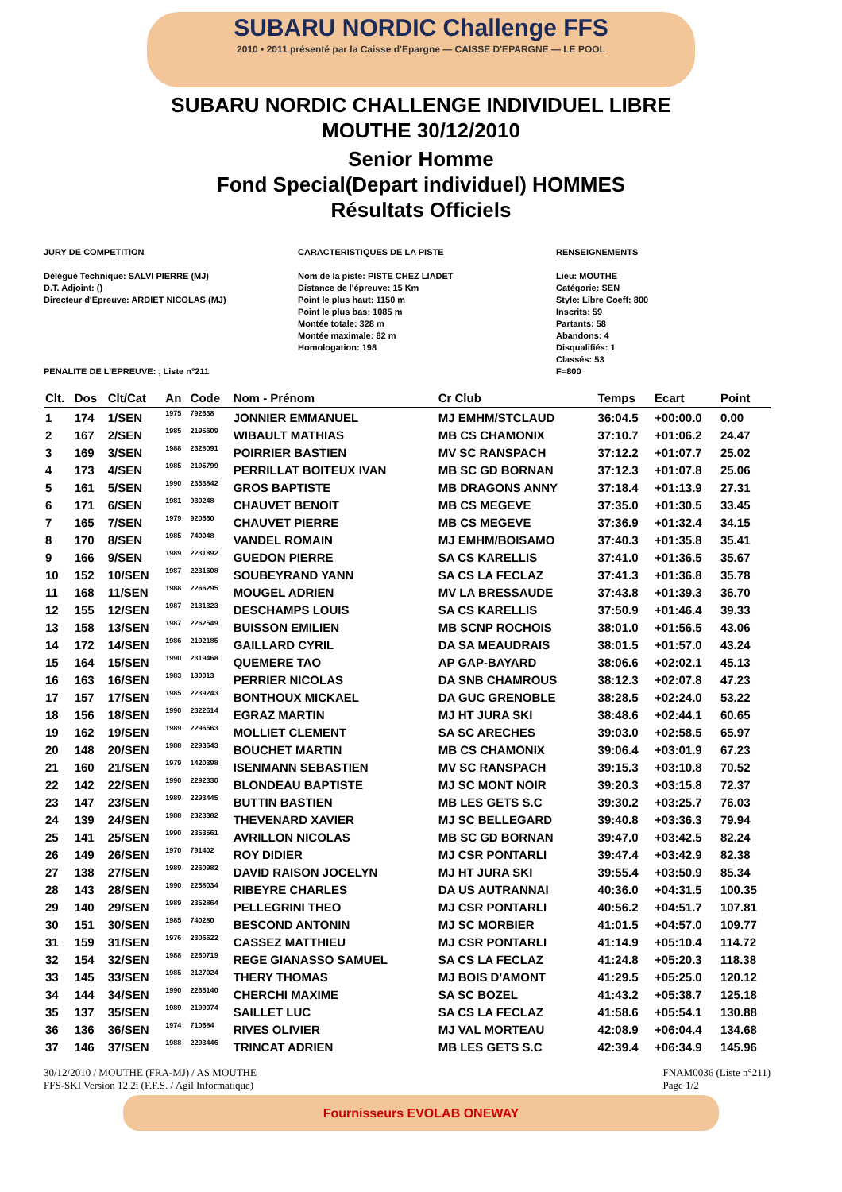SUBARU NORDIC Challenge FFS
2010 • 2011 présenté par la Caisse d'Epargne — CAISSE D'EPARGNE — LE POOL
SUBARU NORDIC CHALLENGE INDIVIDUEL LIBRE
MOUTHE 30/12/2010
Senior Homme
Fond Special(Depart individuel) HOMMES
Résultats Officiels
JURY DE COMPETITION
Délégué Technique: SALVI PIERRE (MJ)
D.T. Adjoint: ()
Directeur d'Epreuve: ARDIET NICOLAS (MJ)
PENALITE DE L'EPREUVE: , Liste n°211
CARACTERISTIQUES DE LA PISTE
Nom de la piste: PISTE CHEZ LIADET
Distance de l'épreuve: 15 Km
Point le plus haut: 1150 m
Point le plus bas: 1085 m
Montée totale: 328 m
Montée maximale: 82 m
Homologation: 198
RENSEIGNEMENTS
Lieu: MOUTHE
Catégorie: SEN
Style: Libre Coeff: 800
Inscrits: 59
Partants: 58
Abandons: 4
Disqualifiés: 1
Classés: 53
F=800
| Clt. | Dos | Clt/Cat | An | Code | Nom - Prénom | Cr Club | Temps | Ecart | Point |
| --- | --- | --- | --- | --- | --- | --- | --- | --- | --- |
| 1 | 174 | 1/SEN | 1975 | 792638 | JONNIER EMMANUEL | MJ EMHM/STCLAUD | 36:04.5 | +00:00.0 | 0.00 |
| 2 | 167 | 2/SEN | 1985 | 2195609 | WIBAULT MATHIAS | MB CS CHAMONIX | 37:10.7 | +01:06.2 | 24.47 |
| 3 | 169 | 3/SEN | 1988 | 2328091 | POIRRIER BASTIEN | MV SC RANSPACH | 37:12.2 | +01:07.7 | 25.02 |
| 4 | 173 | 4/SEN | 1985 | 2195799 | PERRILLAT BOITEUX IVAN | MB SC GD BORNAN | 37:12.3 | +01:07.8 | 25.06 |
| 5 | 161 | 5/SEN | 1990 | 2353842 | GROS BAPTISTE | MB DRAGONS ANNY | 37:18.4 | +01:13.9 | 27.31 |
| 6 | 171 | 6/SEN | 1981 | 930248 | CHAUVET BENOIT | MB CS MEGEVE | 37:35.0 | +01:30.5 | 33.45 |
| 7 | 165 | 7/SEN | 1979 | 920560 | CHAUVET PIERRE | MB CS MEGEVE | 37:36.9 | +01:32.4 | 34.15 |
| 8 | 170 | 8/SEN | 1985 | 740048 | VANDEL ROMAIN | MJ EMHM/BOISAMO | 37:40.3 | +01:35.8 | 35.41 |
| 9 | 166 | 9/SEN | 1989 | 2231892 | GUEDON PIERRE | SA CS KARELLIS | 37:41.0 | +01:36.5 | 35.67 |
| 10 | 152 | 10/SEN | 1987 | 2231608 | SOUBEYRAND YANN | SA CS LA FECLAZ | 37:41.3 | +01:36.8 | 35.78 |
| 11 | 168 | 11/SEN | 1988 | 2266295 | MOUGEL ADRIEN | MV LA BRESSAUDE | 37:43.8 | +01:39.3 | 36.70 |
| 12 | 155 | 12/SEN | 1987 | 2131323 | DESCHAMPS LOUIS | SA CS KARELLIS | 37:50.9 | +01:46.4 | 39.33 |
| 13 | 158 | 13/SEN | 1987 | 2262549 | BUISSON EMILIEN | MB SCNP ROCHOIS | 38:01.0 | +01:56.5 | 43.06 |
| 14 | 172 | 14/SEN | 1986 | 2192185 | GAILLARD CYRIL | DA SA MEAUDRAIS | 38:01.5 | +01:57.0 | 43.24 |
| 15 | 164 | 15/SEN | 1990 | 2319468 | QUEMERE TAO | AP GAP-BAYARD | 38:06.6 | +02:02.1 | 45.13 |
| 16 | 163 | 16/SEN | 1983 | 130013 | PERRIER NICOLAS | DA SNB CHAMROUS | 38:12.3 | +02:07.8 | 47.23 |
| 17 | 157 | 17/SEN | 1985 | 2239243 | BONTHOUX MICKAEL | DA GUC GRENOBLE | 38:28.5 | +02:24.0 | 53.22 |
| 18 | 156 | 18/SEN | 1990 | 2322614 | EGRAZ MARTIN | MJ HT JURA SKI | 38:48.6 | +02:44.1 | 60.65 |
| 19 | 162 | 19/SEN | 1989 | 2296563 | MOLLIET CLEMENT | SA SC ARECHES | 39:03.0 | +02:58.5 | 65.97 |
| 20 | 148 | 20/SEN | 1988 | 2293643 | BOUCHET MARTIN | MB CS CHAMONIX | 39:06.4 | +03:01.9 | 67.23 |
| 21 | 160 | 21/SEN | 1979 | 1420398 | ISENMANN SEBASTIEN | MV SC RANSPACH | 39:15.3 | +03:10.8 | 70.52 |
| 22 | 142 | 22/SEN | 1990 | 2292330 | BLONDEAU BAPTISTE | MJ SC MONT NOIR | 39:20.3 | +03:15.8 | 72.37 |
| 23 | 147 | 23/SEN | 1989 | 2293445 | BUTTIN BASTIEN | MB LES GETS S.C | 39:30.2 | +03:25.7 | 76.03 |
| 24 | 139 | 24/SEN | 1988 | 2323382 | THEVENARD XAVIER | MJ SC BELLEGARD | 39:40.8 | +03:36.3 | 79.94 |
| 25 | 141 | 25/SEN | 1990 | 2353561 | AVRILLON NICOLAS | MB SC GD BORNAN | 39:47.0 | +03:42.5 | 82.24 |
| 26 | 149 | 26/SEN | 1970 | 791402 | ROY DIDIER | MJ CSR PONTARLI | 39:47.4 | +03:42.9 | 82.38 |
| 27 | 138 | 27/SEN | 1989 | 2260982 | DAVID RAISON JOCELYN | MJ HT JURA SKI | 39:55.4 | +03:50.9 | 85.34 |
| 28 | 143 | 28/SEN | 1990 | 2258034 | RIBEYRE CHARLES | DA US AUTRANNAI | 40:36.0 | +04:31.5 | 100.35 |
| 29 | 140 | 29/SEN | 1989 | 2352864 | PELLEGRINI THEO | MJ CSR PONTARLI | 40:56.2 | +04:51.7 | 107.81 |
| 30 | 151 | 30/SEN | 1985 | 740280 | BESCOND ANTONIN | MJ SC MORBIER | 41:01.5 | +04:57.0 | 109.77 |
| 31 | 159 | 31/SEN | 1976 | 2306622 | CASSEZ MATTHIEU | MJ CSR PONTARLI | 41:14.9 | +05:10.4 | 114.72 |
| 32 | 154 | 32/SEN | 1988 | 2260719 | REGE GIANASSO SAMUEL | SA CS LA FECLAZ | 41:24.8 | +05:20.3 | 118.38 |
| 33 | 145 | 33/SEN | 1985 | 2127024 | THERY THOMAS | MJ BOIS D'AMONT | 41:29.5 | +05:25.0 | 120.12 |
| 34 | 144 | 34/SEN | 1990 | 2265140 | CHERCHI MAXIME | SA SC BOZEL | 41:43.2 | +05:38.7 | 125.18 |
| 35 | 137 | 35/SEN | 1989 | 2199074 | SAILLET LUC | SA CS LA FECLAZ | 41:58.6 | +05:54.1 | 130.88 |
| 36 | 136 | 36/SEN | 1974 | 710684 | RIVES OLIVIER | MJ VAL MORTEAU | 42:08.9 | +06:04.4 | 134.68 |
| 37 | 146 | 37/SEN | 1988 | 2293446 | TRINCAT ADRIEN | MB LES GETS S.C | 42:39.4 | +06:34.9 | 145.96 |
30/12/2010 / MOUTHE (FRA-MJ) / AS MOUTHE
FFS-SKI Version 12.2i (F.F.S. / Agil Informatique) FNAM0036 (Liste n°211)
Page 1/2
Fournisseurs EVOLAB ONEWAY